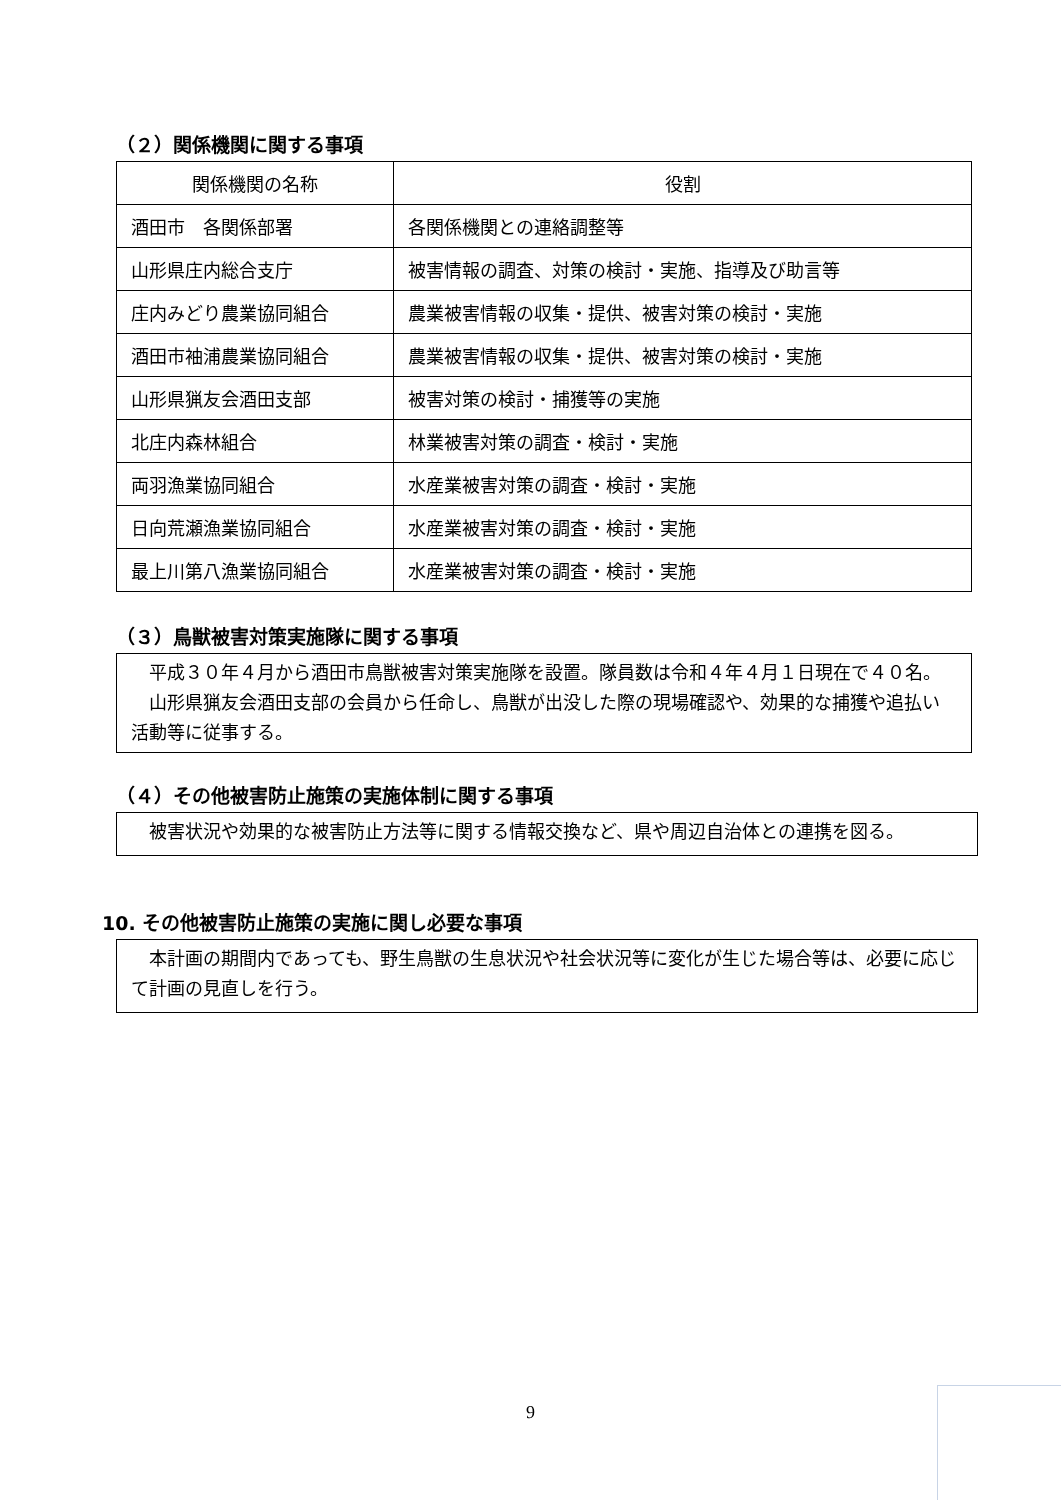（２）関係機関に関する事項
| 関係機関の名称 | 役割 |
| --- | --- |
| 酒田市 各関係部署 | 各関係機関との連絡調整等 |
| 山形県庄内総合支庁 | 被害情報の調査、対策の検討・実施、指導及び助言等 |
| 庄内みどり農業協同組合 | 農業被害情報の収集・提供、被害対策の検討・実施 |
| 酒田市袖浦農業協同組合 | 農業被害情報の収集・提供、被害対策の検討・実施 |
| 山形県猟友会酒田支部 | 被害対策の検討・捕獲等の実施 |
| 北庄内森林組合 | 林業被害対策の調査・検討・実施 |
| 両羽漁業協同組合 | 水産業被害対策の調査・検討・実施 |
| 日向荒瀬漁業協同組合 | 水産業被害対策の調査・検討・実施 |
| 最上川第八漁業協同組合 | 水産業被害対策の調査・検討・実施 |
（３）鳥獣被害対策実施隊に関する事項
　平成３０年４月から酒田市鳥獣被害対策実施隊を設置。隊員数は令和４年４月１日現在で４０名。
　山形県猟友会酒田支部の会員から任命し、鳥獣が出没した際の現場確認や、効果的な捕獲や追払い活動等に従事する。
（４）その他被害防止施策の実施体制に関する事項
　被害状況や効果的な被害防止方法等に関する情報交換など、県や周辺自治体との連携を図る。
10. その他被害防止施策の実施に関し必要な事項
　本計画の期間内であっても、野生鳥獣の生息状況や社会状況等に変化が生じた場合等は、必要に応じて計画の見直しを行う。
9